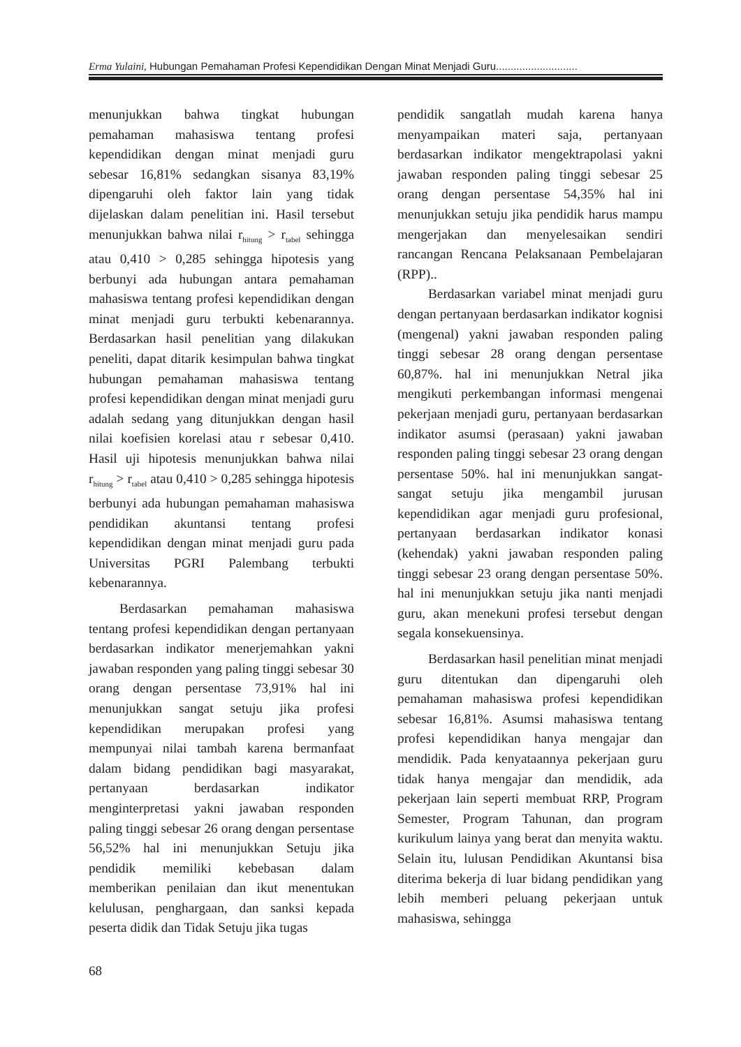Erma Yulaini, Hubungan Pemahaman Profesi Kependidikan Dengan Minat Menjadi Guru............................
menunjukkan bahwa tingkat hubungan pemahaman mahasiswa tentang profesi kependidikan dengan minat menjadi guru sebesar 16,81% sedangkan sisanya 83,19% dipengaruhi oleh faktor lain yang tidak dijelaskan dalam penelitian ini. Hasil tersebut menunjukkan bahwa nilai r<sub>hitung</sub> > r<sub>tabel</sub> sehingga atau 0,410 > 0,285 sehingga hipotesis yang berbunyi ada hubungan antara pemahaman mahasiswa tentang profesi kependidikan dengan minat menjadi guru terbukti kebenarannya. Berdasarkan hasil penelitian yang dilakukan peneliti, dapat ditarik kesimpulan bahwa tingkat hubungan pemahaman mahasiswa tentang profesi kependidikan dengan minat menjadi guru adalah sedang yang ditunjukkan dengan hasil nilai koefisien korelasi atau r sebesar 0,410. Hasil uji hipotesis menunjukkan bahwa nilai r<sub>hitung</sub> > r<sub>tabel</sub> atau 0,410 > 0,285 sehingga hipotesis berbunyi ada hubungan pemahaman mahasiswa pendidikan akuntansi tentang profesi kependidikan dengan minat menjadi guru pada Universitas PGRI Palembang terbukti kebenarannya.
Berdasarkan pemahaman mahasiswa tentang profesi kependidikan dengan pertanyaan berdasarkan indikator menerjemahkan yakni jawaban responden yang paling tinggi sebesar 30 orang dengan persentase 73,91% hal ini menunjukkan sangat setuju jika profesi kependidikan merupakan profesi yang mempunyai nilai tambah karena bermanfaat dalam bidang pendidikan bagi masyarakat, pertanyaan berdasarkan indikator menginterpretasi yakni jawaban responden paling tinggi sebesar 26 orang dengan persentase 56,52% hal ini menunjukkan Setuju jika pendidik memiliki kebebasan dalam memberikan penilaian dan ikut menentukan kelulusan, penghargaan, dan sanksi kepada peserta didik dan Tidak Setuju jika tugas
pendidik sangatlah mudah karena hanya menyampaikan materi saja, pertanyaan berdasarkan indikator mengektrapolasi yakni jawaban responden paling tinggi sebesar 25 orang dengan persentase 54,35% hal ini menunjukkan setuju jika pendidik harus mampu mengerjakan dan menyelesaikan sendiri rancangan Rencana Pelaksanaan Pembelajaran (RPP)..
Berdasarkan variabel minat menjadi guru dengan pertanyaan berdasarkan indikator kognisi (mengenal) yakni jawaban responden paling tinggi sebesar 28 orang dengan persentase 60,87%. hal ini menunjukkan Netral jika mengikuti perkembangan informasi mengenai pekerjaan menjadi guru, pertanyaan berdasarkan indikator asumsi (perasaan) yakni jawaban responden paling tinggi sebesar 23 orang dengan persentase 50%. hal ini menunjukkan sangat-sangat setuju jika mengambil jurusan kependidikan agar menjadi guru profesional, pertanyaan berdasarkan indikator konasi (kehendak) yakni jawaban responden paling tinggi sebesar 23 orang dengan persentase 50%. hal ini menunjukkan setuju jika nanti menjadi guru, akan menekuni profesi tersebut dengan segala konsekuensinya.
Berdasarkan hasil penelitian minat menjadi guru ditentukan dan dipengaruhi oleh pemahaman mahasiswa profesi kependidikan sebesar 16,81%. Asumsi mahasiswa tentang profesi kependidikan hanya mengajar dan mendidik. Pada kenyataannya pekerjaan guru tidak hanya mengajar dan mendidik, ada pekerjaan lain seperti membuat RRP, Program Semester, Program Tahunan, dan program kurikulum lainya yang berat dan menyita waktu. Selain itu, lulusan Pendidikan Akuntansi bisa diterima bekerja di luar bidang pendidikan yang lebih memberi peluang pekerjaan untuk mahasiswa, sehingga
68